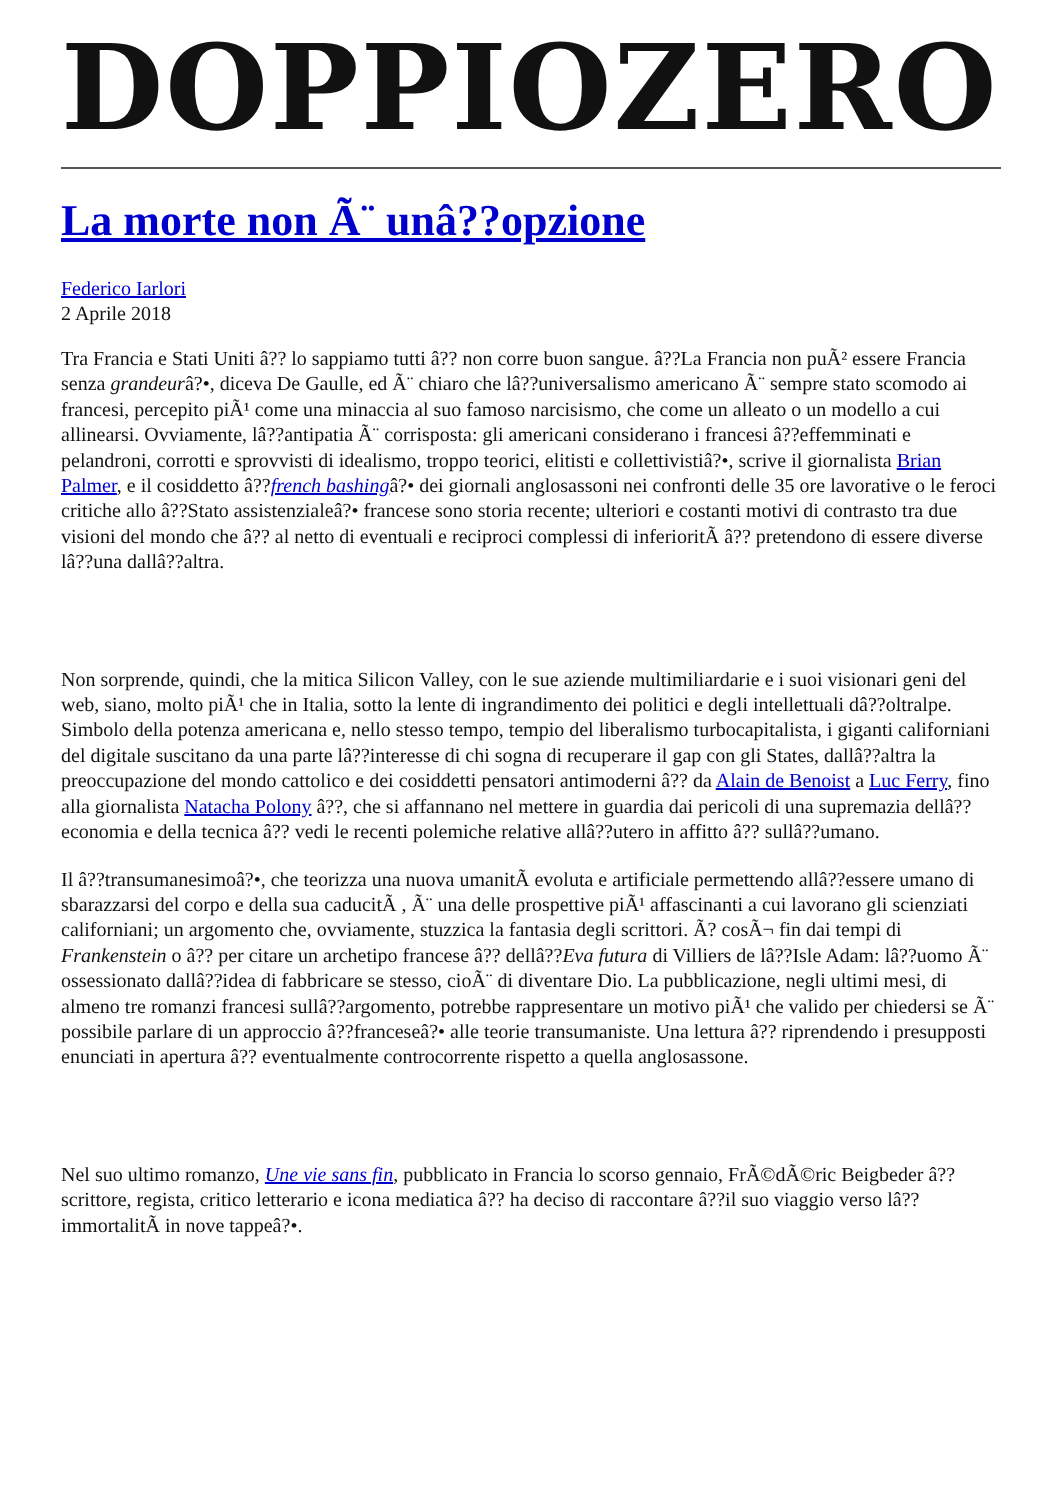DOPPIOZERO
La morte non Ã¨ unâ??opzione
Federico Iarlori
2 Aprile 2018
Tra Francia e Stati Uniti â?? lo sappiamo tutti â?? non corre buon sangue. â??La Francia non puÃ² essere Francia senza grandeurâ?•, diceva De Gaulle, ed Ã¨ chiaro che lâ??universalismo americano Ã¨ sempre stato scomodo ai francesi, percepito piÃ¹ come una minaccia al suo famoso narcisismo, che come un alleato o un modello a cui allinearsi. Ovviamente, lâ??antipatia Ã¨ corrisposta: gli americani considerano i francesi â??effemminati e pelandroni, corrotti e sprovvisti di idealismo, troppo teorici, elitisti e collettivistiâ?•, scrive il giornalista Brian Palmer, e il cosiddetto â??french bashingâ?• dei giornali anglosassoni nei confronti delle 35 ore lavorative o le feroci critiche allo â??Stato assistenzialeâ?• francese sono storia recente; ulteriori e costanti motivi di contrasto tra due visioni del mondo che â?? al netto di eventuali e reciproci complessi di inferioritÃ â?? pretendono di essere diverse lâ??una dallâ??altra.
Non sorprende, quindi, che la mitica Silicon Valley, con le sue aziende multimiliardarie e i suoi visionari geni del web, siano, molto piÃ¹ che in Italia, sotto la lente di ingrandimento dei politici e degli intellettuali dâ??oltralpe. Simbolo della potenza americana e, nello stesso tempo, tempio del liberalismo turbocapitalista, i giganti californiani del digitale suscitano da una parte lâ??interesse di chi sogna di recuperare il gap con gli States, dallâ??altra la preoccupazione del mondo cattolico e dei cosiddetti pensatori antimoderni â?? da Alain de Benoist a Luc Ferry, fino alla giornalista Natacha Polony â??, che si affannano nel mettere in guardia dai pericoli di una supremazia dellâ??economia e della tecnica â?? vedi le recenti polemiche relative allâ??utero in affitto â?? sullâ??umano.
Il â??transumanesimoâ?•, che teorizza una nuova umanitÃ evoluta e artificiale permettendo allâ??essere umano di sbarazzarsi del corpo e della sua caducitÃ , Ã¨ una delle prospettive piÃ¹ affascinanti a cui lavorano gli scienziati californiani; un argomento che, ovviamente, stuzzica la fantasia degli scrittori. Ã? cosÃ¬ fin dai tempi di Frankenstein o â?? per citare un archetipo francese â?? dellâ??Eva futura di Villiers de lâ??Isle Adam: lâ??uomo Ã¨ ossessionato dallâ??idea di fabbricare se stesso, cioÃ¨ di diventare Dio. La pubblicazione, negli ultimi mesi, di almeno tre romanzi francesi sullâ??argomento, potrebbe rappresentare un motivo piÃ¹ che valido per chiedersi se Ã¨ possibile parlare di un approccio â??franceseâ?• alle teorie transumaniste. Una lettura â?? riprendendo i presupposti enunciati in apertura â?? eventualmente controcorrente rispetto a quella anglosassone.
Nel suo ultimo romanzo, Une vie sans fin, pubblicato in Francia lo scorso gennaio, FrÃ©dÃ©ric Beigbeder â?? scrittore, regista, critico letterario e icona mediatica â?? ha deciso di raccontare â??il suo viaggio verso lâ??immortalitÃ in nove tappeâ?•.